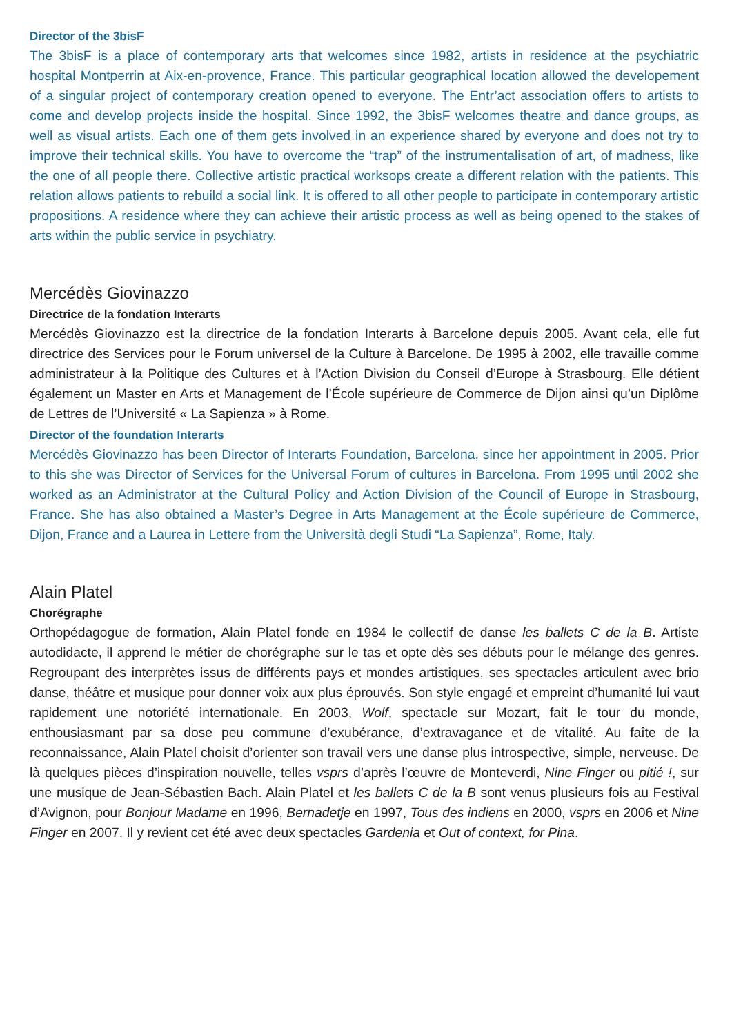Director of the 3bisF
The 3bisF is a place of contemporary arts that welcomes since 1982, artists in residence at the psychiatric hospital Montperrin at Aix-en-provence, France. This particular geographical location allowed the developement of a singular project of contemporary creation opened to everyone. The Entr’act association offers to artists to come and develop projects inside the hospital. Since 1992, the 3bisF welcomes theatre and dance groups, as well as visual artists. Each one of them gets involved in an experience shared by everyone and does not try to improve their technical skills. You have to overcome the “trap” of the instrumentalisation of art, of madness, like the one of all people there. Collective artistic practical worksops create a different relation with the patients. This relation allows patients to rebuild a social link. It is offered to all other people to participate in contemporary artistic propositions. A residence where they can achieve their artistic process as well as being opened to the stakes of arts within the public service in psychiatry.
Mercédès Giovinazzo
Directrice de la fondation Interarts
Mercédès Giovinazzo est la directrice de la fondation Interarts à Barcelone depuis 2005. Avant cela, elle fut directrice des Services pour le Forum universel de la Culture à Barcelone. De 1995 à 2002, elle travaille comme administrateur à la Politique des Cultures et à l’Action Division du Conseil d’Europe à Strasbourg. Elle détient également un Master en Arts et Management de l’École supérieure de Commerce de Dijon ainsi qu’un Diplôme de Lettres de l’Université « La Sapienza » à Rome.
Director of the foundation Interarts
Mercédès Giovinazzo has been Director of Interarts Foundation, Barcelona, since her appointment in 2005. Prior to this she was Director of Services for the Universal Forum of cultures in Barcelona. From 1995 until 2002 she worked as an Administrator at the Cultural Policy and Action Division of the Council of Europe in Strasbourg, France. She has also obtained a Master’s Degree in Arts Management at the École supérieure de Commerce, Dijon, France and a Laurea in Lettere from the Università degli Studi “La Sapienza”, Rome, Italy.
Alain Platel
Chorégraphe
Orthopédagogue de formation, Alain Platel fonde en 1984 le collectif de danse les ballets C de la B. Artiste autodidacte, il apprend le métier de chorégraphe sur le tas et opte dès ses débuts pour le mélange des genres. Regroupant des interprètes issus de différents pays et mondes artistiques, ses spectacles articulent avec brio danse, théâtre et musique pour donner voix aux plus éprouvés. Son style engagé et empreint d’humanité lui vaut rapidement une notoriété internationale. En 2003, Wolf, spectacle sur Mozart, fait le tour du monde, enthousiasmant par sa dose peu commune d’exubérance, d’extravagance et de vitalité. Au faîte de la reconnaissance, Alain Platel choisit d’orienter son travail vers une danse plus introspective, simple, nerveuse. De là quelques pièces d’inspiration nouvelle, telles vsprs d’après l’œuvre de Monteverdi, Nine Finger ou pitié !, sur une musique de Jean-Sébastien Bach. Alain Platel et les ballets C de la B sont venus plusieurs fois au Festival d’Avignon, pour Bonjour Madame en 1996, Bernadetje en 1997, Tous des indiens en 2000, vsprs en 2006 et Nine Finger en 2007. Il y revient cet été avec deux spectacles Gardenia et Out of context, for Pina.